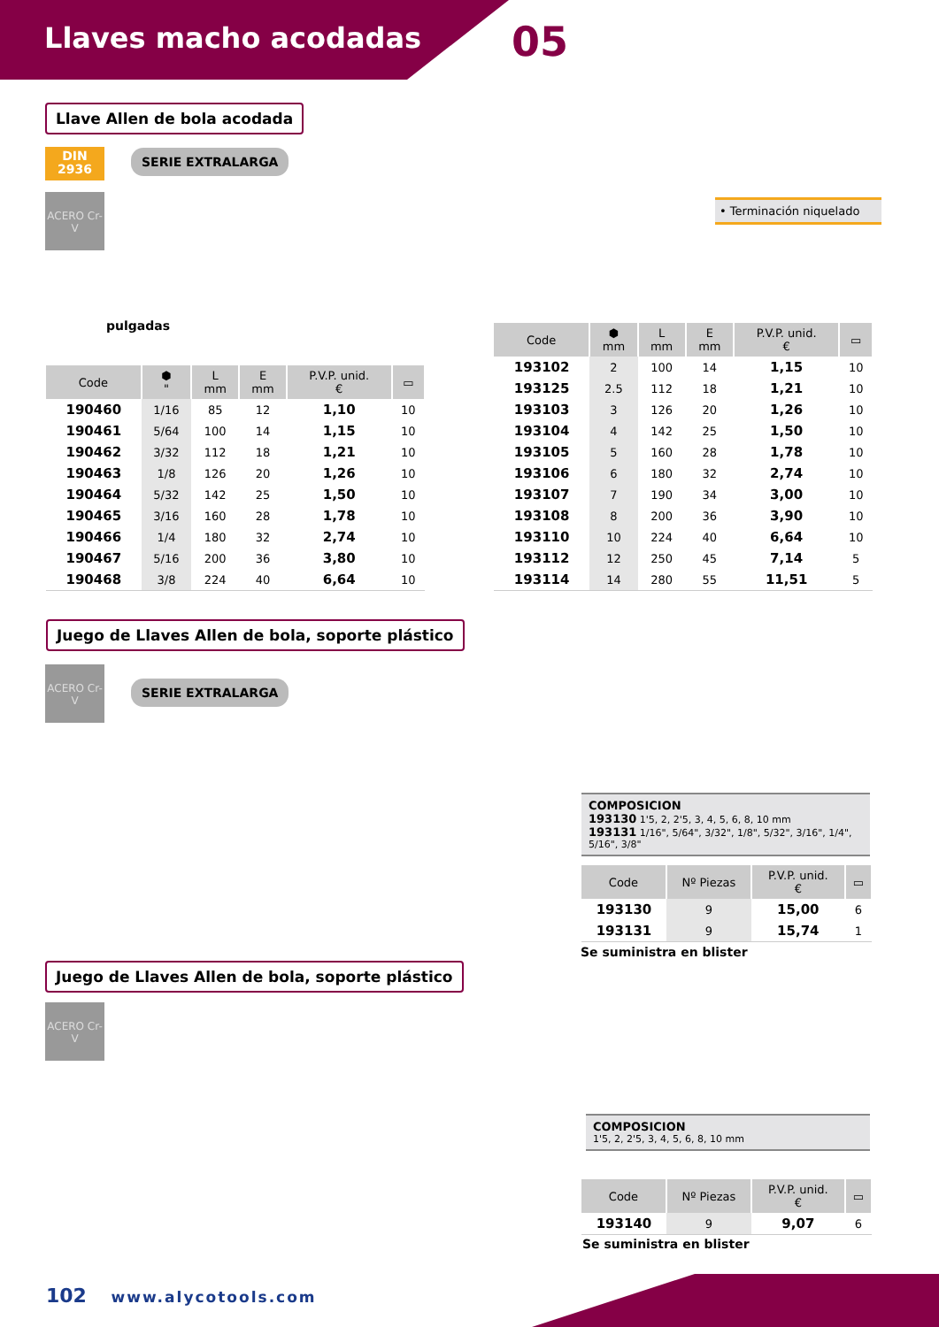Llaves macho acodadas 05
Llave Allen de bola acodada
DIN
2936
SERIE EXTRALARGA
ACERO Cr-V
pulgadas
• Terminación niquelado
| Code | ⬢ " | L mm | E mm | P.V.P. unid. € | ▭ |
| --- | --- | --- | --- | --- | --- |
| 190460 | 1/16 | 85 | 12 | 1,10 | 10 |
| 190461 | 5/64 | 100 | 14 | 1,15 | 10 |
| 190462 | 3/32 | 112 | 18 | 1,21 | 10 |
| 190463 | 1/8 | 126 | 20 | 1,26 | 10 |
| 190464 | 5/32 | 142 | 25 | 1,50 | 10 |
| 190465 | 3/16 | 160 | 28 | 1,78 | 10 |
| 190466 | 1/4 | 180 | 32 | 2,74 | 10 |
| 190467 | 5/16 | 200 | 36 | 3,80 | 10 |
| 190468 | 3/8 | 224 | 40 | 6,64 | 10 |
| Code | ⬢ mm | L mm | E mm | P.V.P. unid. € | ▭ |
| --- | --- | --- | --- | --- | --- |
| 193102 | 2 | 100 | 14 | 1,15 | 10 |
| 193125 | 2.5 | 112 | 18 | 1,21 | 10 |
| 193103 | 3 | 126 | 20 | 1,26 | 10 |
| 193104 | 4 | 142 | 25 | 1,50 | 10 |
| 193105 | 5 | 160 | 28 | 1,78 | 10 |
| 193106 | 6 | 180 | 32 | 2,74 | 10 |
| 193107 | 7 | 190 | 34 | 3,00 | 10 |
| 193108 | 8 | 200 | 36 | 3,90 | 10 |
| 193110 | 10 | 224 | 40 | 6,64 | 10 |
| 193112 | 12 | 250 | 45 | 7,14 | 5 |
| 193114 | 14 | 280 | 55 | 11,51 | 5 |
Juego de Llaves Allen de bola, soporte plástico
ACERO Cr-V
SERIE EXTRALARGA
COMPOSICION
193130 1'5, 2, 2'5, 3, 4, 5, 6, 8, 10 mm
193131 1/16", 5/64", 3/32", 1/8", 5/32", 3/16", 1/4", 5/16", 3/8"
| Code | Nº Piezas | P.V.P. unid. € | ▭ |
| --- | --- | --- | --- |
| 193130 | 9 | 15,00 | 6 |
| 193131 | 9 | 15,74 | 1 |
Se suministra en blister
Juego de Llaves Allen de bola, soporte plástico
ACERO Cr-V
COMPOSICION
1'5, 2, 2'5, 3, 4, 5, 6, 8, 10 mm
| Code | Nº Piezas | P.V.P. unid. € | ▭ |
| --- | --- | --- | --- |
| 193140 | 9 | 9,07 | 6 |
Se suministra en blister
102 www.alycotools.com